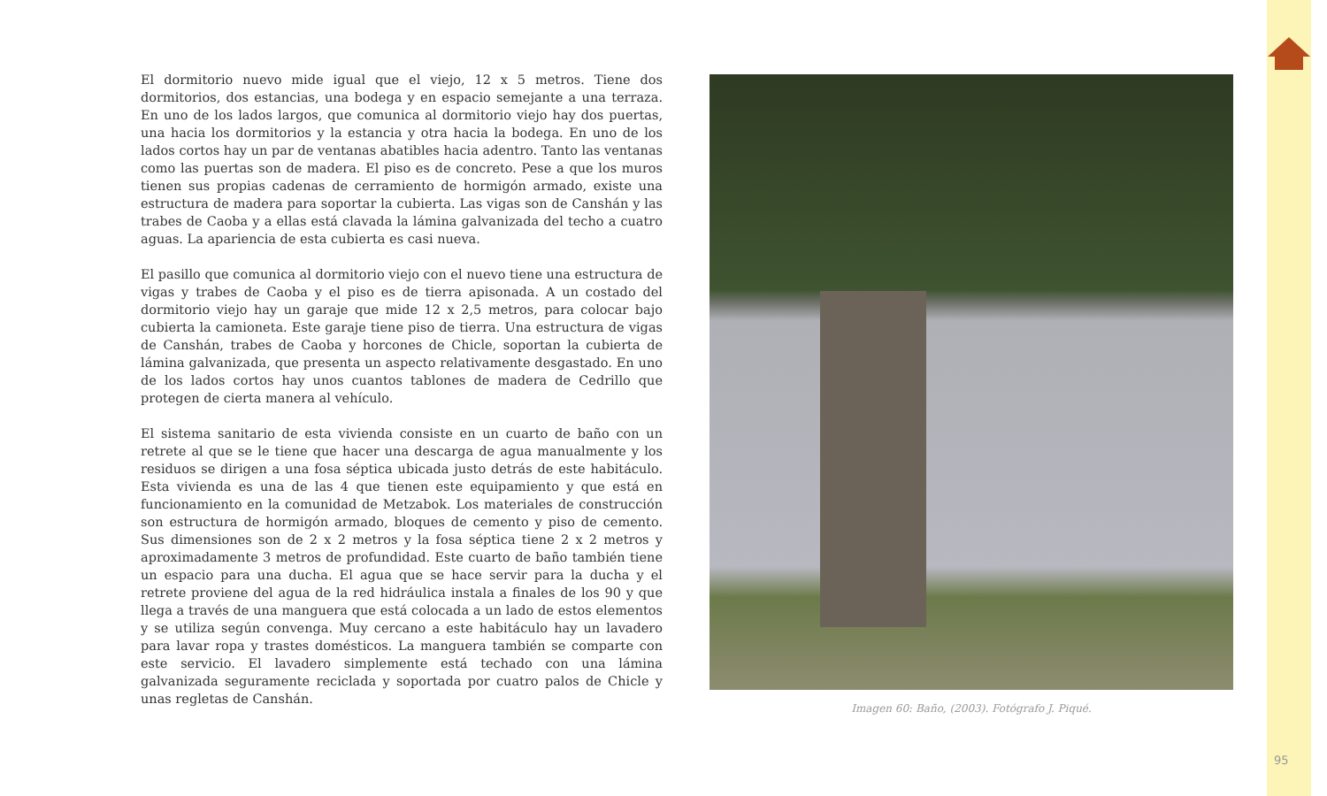El dormitorio nuevo mide igual que el viejo, 12 x 5 metros. Tiene dos dormitorios, dos estancias, una bodega y en espacio semejante a una terraza. En uno de los lados largos, que comunica al dormitorio viejo hay dos puertas, una hacia los dormitorios y la estancia y otra hacia la bodega. En uno de los lados cortos hay un par de ventanas abatibles hacia adentro. Tanto las ventanas como las puertas son de madera. El piso es de concreto. Pese a que los muros tienen sus propias cadenas de cerramiento de hormigón armado, existe una estructura de madera para soportar la cubierta. Las vigas son de Canshán y las trabes de Caoba y a ellas está clavada la lámina galvanizada del techo a cuatro aguas. La apariencia de esta cubierta es casi nueva.
El pasillo que comunica al dormitorio viejo con el nuevo tiene una estructura de vigas y trabes de Caoba y el piso es de tierra apisonada. A un costado del dormitorio viejo hay un garaje que mide 12 x 2,5 metros, para colocar bajo cubierta la camioneta. Este garaje tiene piso de tierra. Una estructura de vigas de Canshán, trabes de Caoba y horcones de Chicle, soportan la cubierta de lámina galvanizada, que presenta un aspecto relativamente desgastado. En uno de los lados cortos hay unos cuantos tablones de madera de Cedrillo que protegen de cierta manera al vehículo.
El sistema sanitario de esta vivienda consiste en un cuarto de baño con un retrete al que se le tiene que hacer una descarga de agua manualmente y los residuos se dirigen a una fosa séptica ubicada justo detrás de este habitáculo. Esta vivienda es una de las 4 que tienen este equipamiento y que está en funcionamiento en la comunidad de Metzabok. Los materiales de construcción son estructura de hormigón armado, bloques de cemento y piso de cemento. Sus dimensiones son de 2 x 2 metros y la fosa séptica tiene 2 x 2 metros y aproximadamente 3 metros de profundidad. Este cuarto de baño también tiene un espacio para una ducha. El agua que se hace servir para la ducha y el retrete proviene del agua de la red hidráulica instala a finales de los 90 y que llega a través de una manguera que está colocada a un lado de estos elementos y se utiliza según convenga. Muy cercano a este habitáculo hay un lavadero para lavar ropa y trastes domésticos. La manguera también se comparte con este servicio. El lavadero simplemente está techado con una lámina galvanizada seguramente reciclada y soportada por cuatro palos de Chicle y unas regletas de Canshán.
Imagen 60: Baño, (2003). Fotógrafo J. Piqué.
95